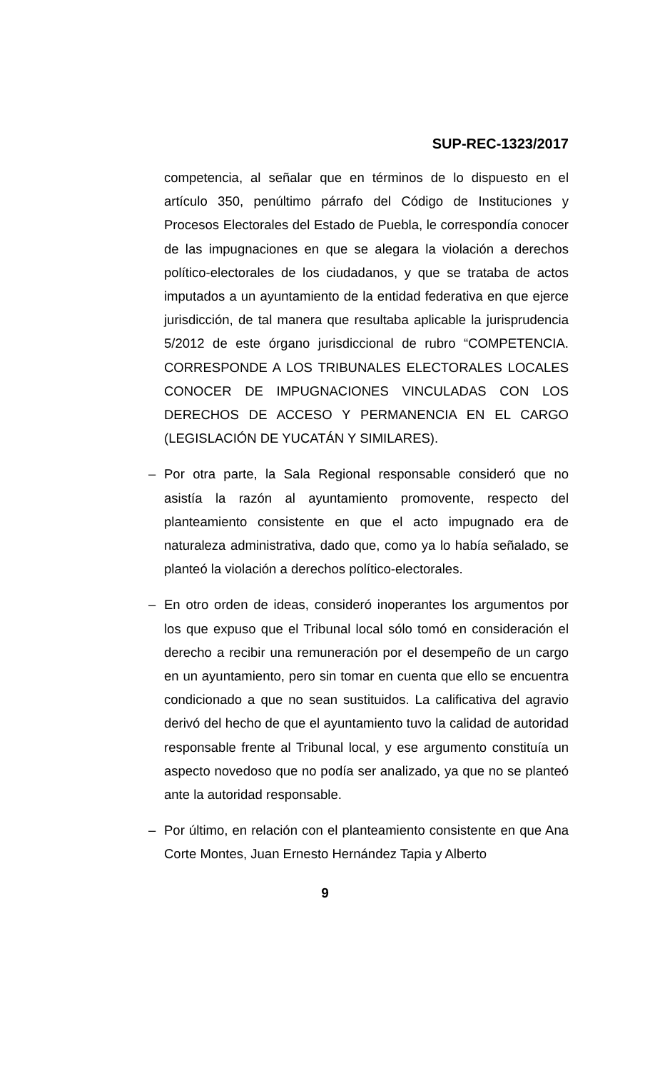SUP-REC-1323/2017
competencia, al señalar que en términos de lo dispuesto en el artículo 350, penúltimo párrafo del Código de Instituciones y Procesos Electorales del Estado de Puebla, le correspondía conocer de las impugnaciones en que se alegara la violación a derechos político-electorales de los ciudadanos, y que se trataba de actos imputados a un ayuntamiento de la entidad federativa en que ejerce jurisdicción, de tal manera que resultaba aplicable la jurisprudencia 5/2012 de este órgano jurisdiccional de rubro “COMPETENCIA. CORRESPONDE A LOS TRIBUNALES ELECTORALES LOCALES CONOCER DE IMPUGNACIONES VINCULADAS CON LOS DERECHOS DE ACCESO Y PERMANENCIA EN EL CARGO (LEGISLACIÓN DE YUCATÁN Y SIMILARES).
–
Por otra parte, la Sala Regional responsable consideró que no asistía la razón al ayuntamiento promovente, respecto del planteamiento consistente en que el acto impugnado era de naturaleza administrativa, dado que, como ya lo había señalado, se planteó la violación a derechos político-electorales.
–
En otro orden de ideas, consideró inoperantes los argumentos por los que expuso que el Tribunal local sólo tomó en consideración el derecho a recibir una remuneración por el desempeño de un cargo en un ayuntamiento, pero sin tomar en cuenta que ello se encuentra condicionado a que no sean sustituidos. La calificativa del agravio derivó del hecho de que el ayuntamiento tuvo la calidad de autoridad responsable frente al Tribunal local, y ese argumento constituía un aspecto novedoso que no podía ser analizado, ya que no se planteó ante la autoridad responsable.
–
Por último, en relación con el planteamiento consistente en que Ana Corte Montes, Juan Ernesto Hernández Tapia y Alberto
9